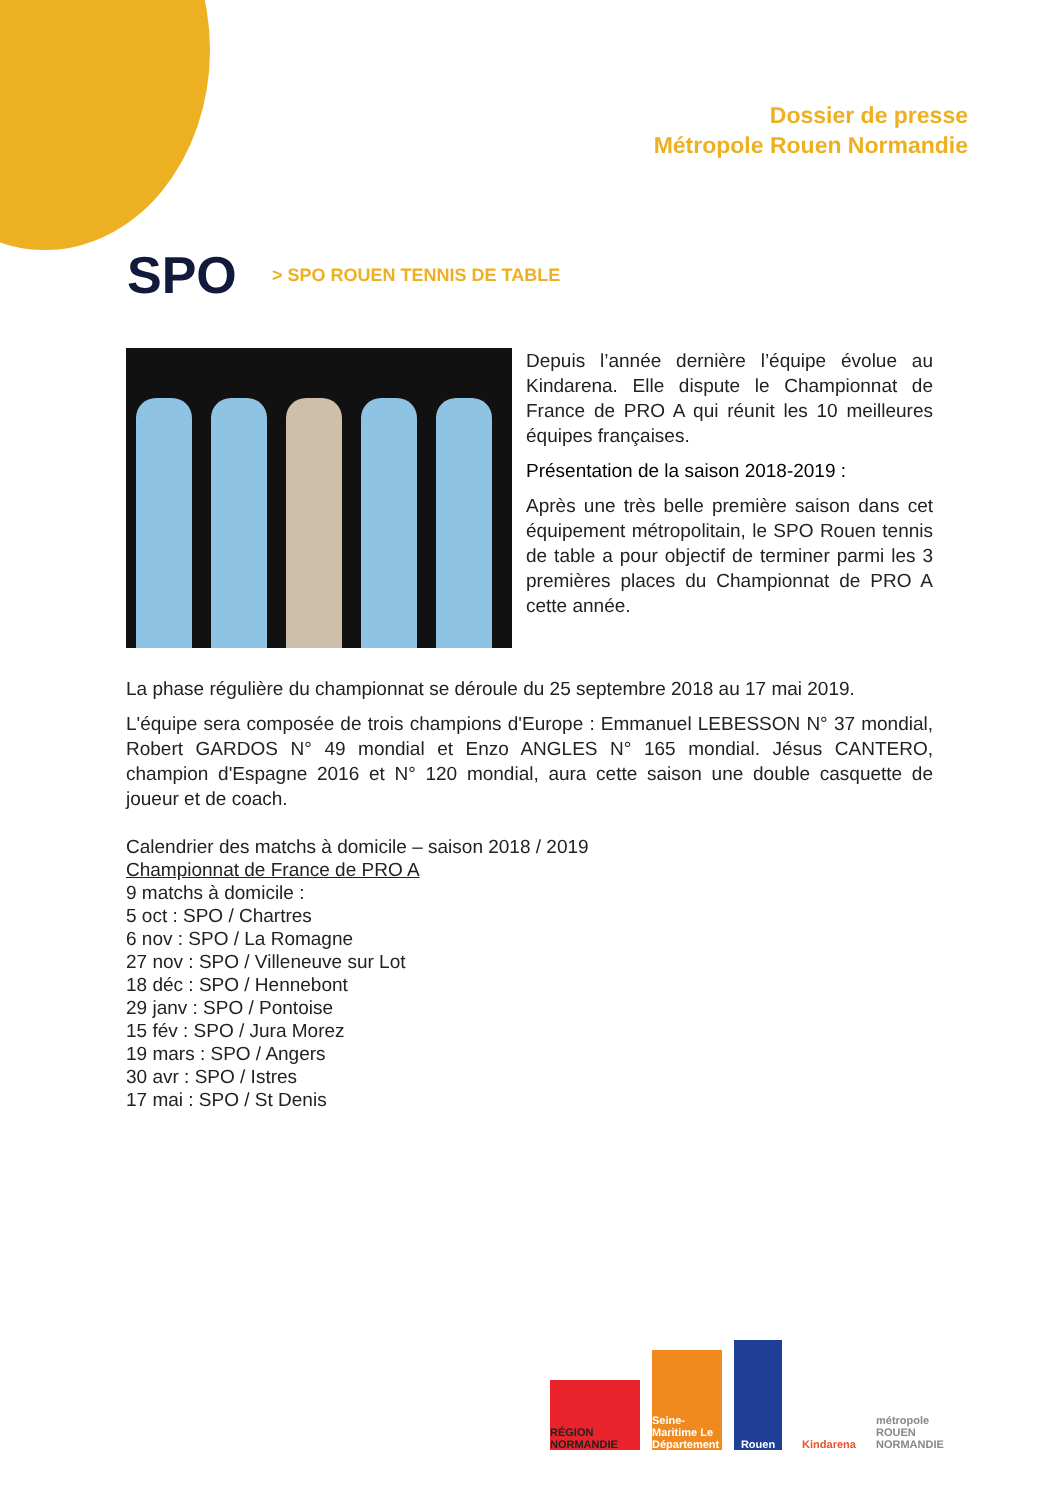Dossier de presse
Métropole Rouen Normandie
SPO > SPO ROUEN TENNIS DE TABLE
Depuis l’année dernière l’équipe évolue au Kindarena. Elle dispute le Championnat de France de PRO A qui réunit les 10 meilleures équipes françaises.
Présentation de la saison 2018-2019 :
Après une très belle première saison dans cet équipement métropolitain, le SPO Rouen tennis de table a pour objectif de terminer parmi les 3 premières places du Championnat de PRO A cette année.
La phase régulière du championnat se déroule du 25 septembre 2018 au 17 mai 2019.
L'équipe sera composée de trois champions d'Europe : Emmanuel LEBESSON N° 37 mondial, Robert GARDOS N° 49 mondial et Enzo ANGLES N° 165 mondial. Jésus CANTERO, champion d'Espagne 2016 et N° 120 mondial, aura cette saison une double casquette de joueur et de coach.
Calendrier des matchs à domicile – saison 2018 / 2019
Championnat de France de PRO A
9 matchs à domicile :
5 oct : SPO / Chartres
6 nov : SPO / La Romagne
27 nov : SPO / Villeneuve sur Lot
18 déc : SPO / Hennebont
29 janv : SPO / Pontoise
15 fév : SPO / Jura Morez
19 mars : SPO / Angers
30 avr : SPO / Istres
17 mai : SPO / St Denis
RÉGION NORMANDIE
Seine-Maritime Le Département
Rouen
Kindarena
métropole ROUEN NORMANDIE